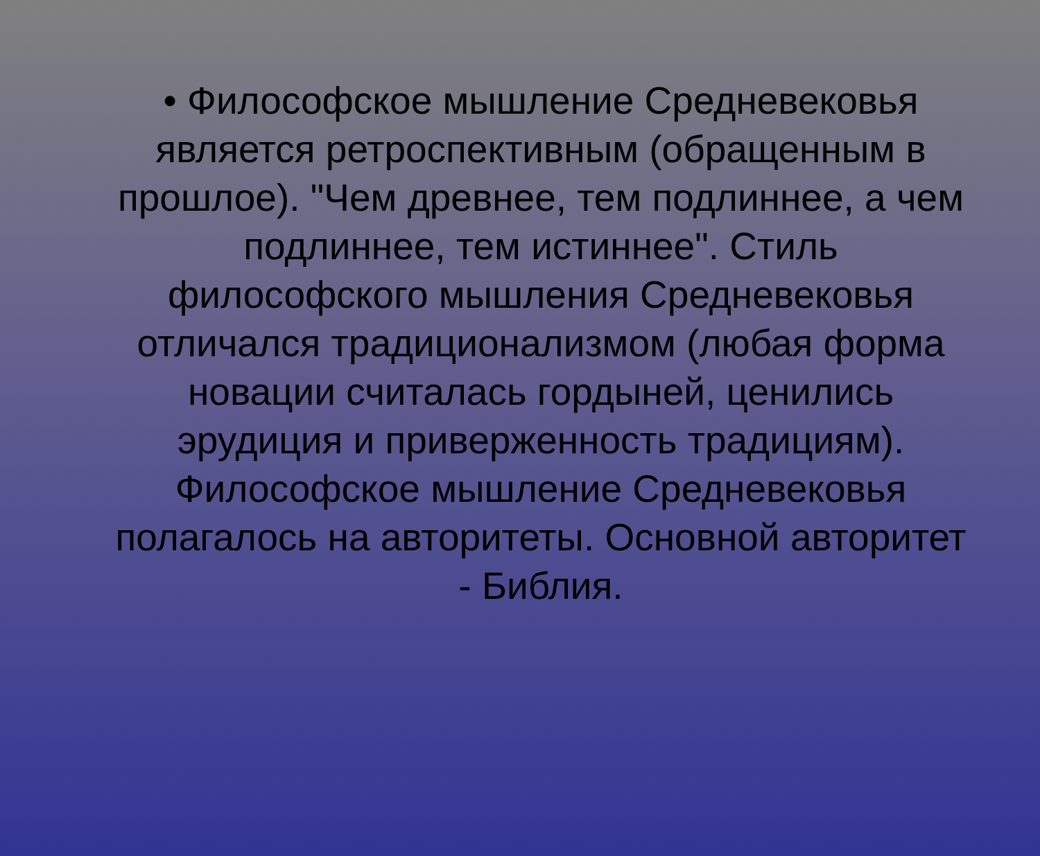• Философское мышление Средневековья является ретроспективным (обращенным в прошлое). "Чем древнее, тем подлиннее, а чем подлиннее, тем истиннее". Стиль философского мышления Средневековья отличался традиционализмом (любая форма новации считалась гордыней, ценились эрудиция и приверженность традициям). Философское мышление Средневековья полагалось на авторитеты. Основной авторитет - Библия.